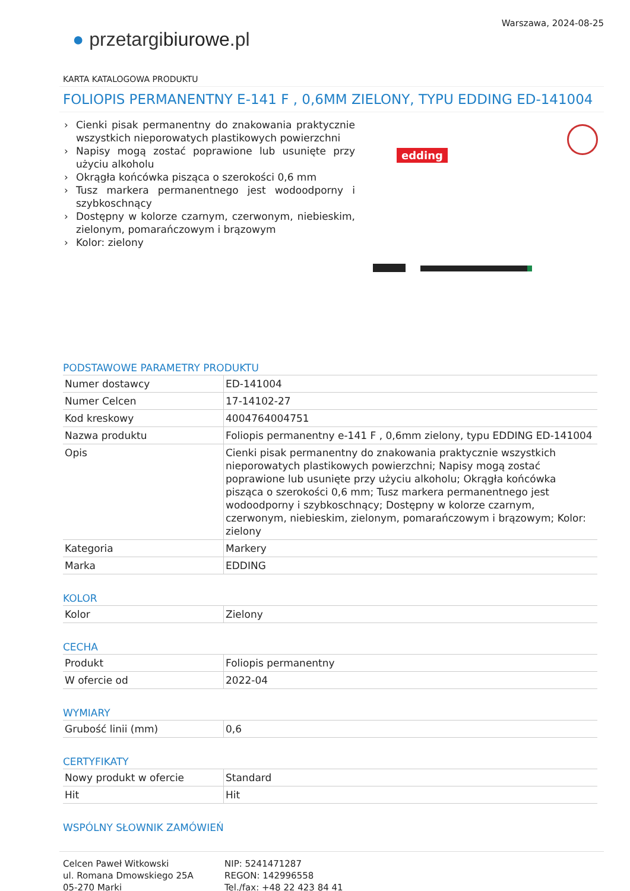● przetargibiurowe.pl
Warszawa, 2024-08-25
KARTA KATALOGOWA PRODUKTU
FOLIOPIS PERMANENTNY E-141 F , 0,6MM ZIELONY, TYPU EDDING ED-141004
› Cienki pisak permanentny do znakowania praktycznie wszystkich nieporowatych plastikowych powierzchni
› Napisy mogą zostać poprawione lub usunięte przy użyciu alkoholu
› Okrągła końcówka pisząca o szerokości 0,6 mm
› Tusz markera permanentnego jest wodoodporny i szybkoschnący
› Dostępny w kolorze czarnym, czerwonym, niebieskim, zielonym, pomarańczowym i brązowym
› Kolor: zielony
edding
PODSTAWOWE PARAMETRY PRODUKTU
| Numer dostawcy | ED-141004 |
| Numer Celcen | 17-14102-27 |
| Kod kreskowy | 4004764004751 |
| Nazwa produktu | Foliopis permanentny e-141 F , 0,6mm zielony, typu EDDING ED-141004 |
| Opis | Cienki pisak permanentny do znakowania praktycznie wszystkich nieporowatych plastikowych powierzchni; Napisy mogą zostać poprawione lub usunięte przy użyciu alkoholu; Okrągła końcówka pisząca o szerokości 0,6 mm; Tusz markera permanentnego jest wodoodporny i szybkoschnący; Dostępny w kolorze czarnym, czerwonym, niebieskim, zielonym, pomarańczowym i brązowym; Kolor: zielony |
| Kategoria | Markery |
| Marka | EDDING |
KOLOR
| Kolor | Zielony |
CECHA
| Produkt | Foliopis permanentny |
| W ofercie od | 2022-04 |
WYMIARY
| Grubość linii (mm) | 0,6 |
CERTYFIKATY
| Nowy produkt w ofercie | Standard |
| Hit | Hit |
WSPÓLNY SŁOWNIK ZAMÓWIEŃ
Celcen Paweł Witkowski
ul. Romana Dmowskiego 25A
05-270 Marki
NIP: 5241471287
REGON: 142996558
Tel./fax: +48 22 423 84 41